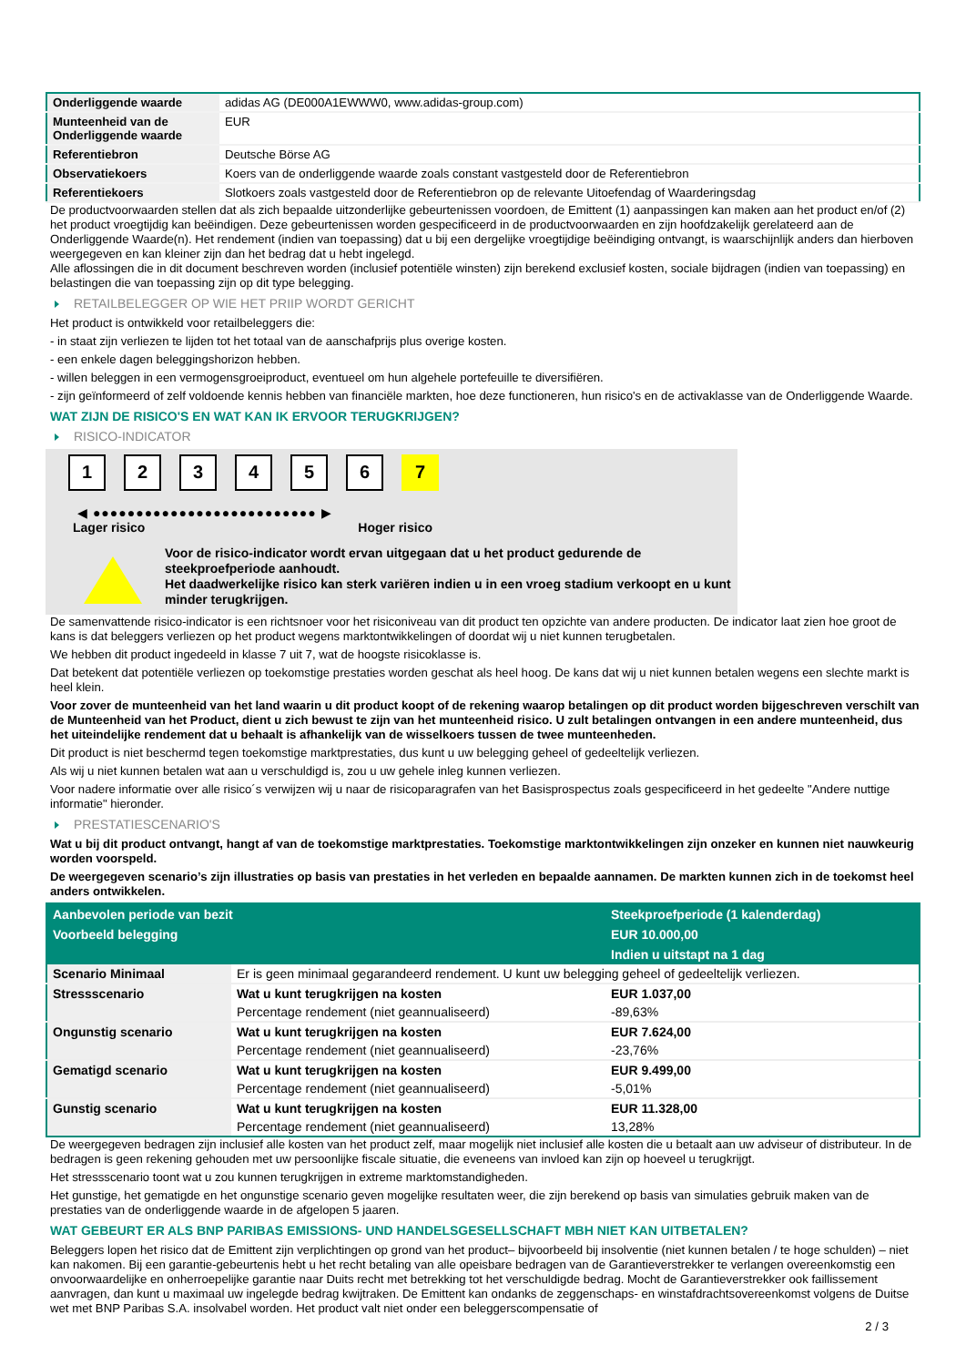| Onderliggende waarde | adidas AG (DE000A1EWWW0, www.adidas-group.com) |
| Munteenheid van de Onderliggende waarde | EUR |
| Referentiebron | Deutsche Börse AG |
| Observatiekoers | Koers van de onderliggende waarde zoals constant vastgesteld door de Referentiebron |
| Referentiekoers | Slotkoers zoals vastgesteld door de Referentiebron op de relevante Uitoefendag of Waarderingsdag |
De productvoorwaarden stellen dat als zich bepaalde uitzonderlijke gebeurtenissen voordoen, de Emittent (1) aanpassingen kan maken aan het product en/of (2) het product vroegtijdig kan beëindigen. Deze gebeurtenissen worden gespecificeerd in de productvoorwaarden en zijn hoofdzakelijk gerelateerd aan de Onderliggende Waarde(n). Het rendement (indien van toepassing) dat u bij een dergelijke vroegtijdige beëindiging ontvangt, is waarschijnlijk anders dan hierboven weergegeven en kan kleiner zijn dan het bedrag dat u hebt ingelegd.
Alle aflossingen die in dit document beschreven worden (inclusief potentiële winsten) zijn berekend exclusief kosten, sociale bijdragen (indien van toepassing) en belastingen die van toepassing zijn op dit type belegging.
RETAILBELEGGER OP WIE HET PRIIP WORDT GERICHT
Het product is ontwikkeld voor retailbeleggers die:
- in staat zijn verliezen te lijden tot het totaal van de aanschafprijs plus overige kosten.
- een enkele dagen beleggingshorizon hebben.
- willen beleggen in een vermogensgroeiproduct, eventueel om hun algehele portefeuille te diversifiëren.
- zijn geïnformeerd of zelf voldoende kennis hebben van financiële markten, hoe deze functioneren, hun risico's en de activaklasse van de Onderliggende Waarde.
WAT ZIJN DE RISICO'S EN WAT KAN IK ERVOOR TERUGKRIJGEN?
RISICO-INDICATOR
1 2 3 4 5 6 7
◀ ●●●●●●●●●●●●●●●●●●●●●●●●●● ▶
Lager risico Hoger risico
Voor de risico-indicator wordt ervan uitgegaan dat u het product gedurende de steekproefperiode aanhoudt.
Het daadwerkelijke risico kan sterk variëren indien u in een vroeg stadium verkoopt en u kunt minder terugkrijgen.
De samenvattende risico-indicator is een richtsnoer voor het risiconiveau van dit product ten opzichte van andere producten. De indicator laat zien hoe groot de kans is dat beleggers verliezen op het product wegens marktontwikkelingen of doordat wij u niet kunnen terugbetalen.
We hebben dit product ingedeeld in klasse 7 uit 7, wat de hoogste risicoklasse is.
Dat betekent dat potentiële verliezen op toekomstige prestaties worden geschat als heel hoog. De kans dat wij u niet kunnen betalen wegens een slechte markt is heel klein.
Voor zover de munteenheid van het land waarin u dit product koopt of de rekening waarop betalingen op dit product worden bijgeschreven verschilt van de Munteenheid van het Product, dient u zich bewust te zijn van het munteenheid risico. U zult betalingen ontvangen in een andere munteenheid, dus het uiteindelijke rendement dat u behaalt is afhankelijk van de wisselkoers tussen de twee munteenheden.
Dit product is niet beschermd tegen toekomstige marktprestaties, dus kunt u uw belegging geheel of gedeeltelijk verliezen.
Als wij u niet kunnen betalen wat aan u verschuldigd is, zou u uw gehele inleg kunnen verliezen.
Voor nadere informatie over alle risico´s verwijzen wij u naar de risicoparagrafen van het Basisprospectus zoals gespecificeerd in het gedeelte "Andere nuttige informatie" hieronder.
PRESTATIESCENARIO'S
Wat u bij dit product ontvangt, hangt af van de toekomstige marktprestaties. Toekomstige marktontwikkelingen zijn onzeker en kunnen niet nauwkeurig worden voorspeld.
De weergegeven scenario’s zijn illustraties op basis van prestaties in het verleden en bepaalde aannamen. De markten kunnen zich in de toekomst heel anders ontwikkelen.
| Aanbevolen periode van bezit | | Steekproefperiode (1 kalenderdag) |
| --- | --- | --- |
| Voorbeeld belegging | | EUR 10.000,00 |
| | | Indien u uitstapt na 1 dag |
| Scenario Minimaal | Er is geen minimaal gegarandeerd rendement. U kunt uw belegging geheel of gedeeltelijk verliezen. | |
| Stressscenario | Wat u kunt terugkrijgen na kosten | EUR 1.037,00 |
| | Percentage rendement (niet geannualiseerd) | -89,63% |
| Ongunstig scenario | Wat u kunt terugkrijgen na kosten | EUR 7.624,00 |
| | Percentage rendement (niet geannualiseerd) | -23,76% |
| Gematigd scenario | Wat u kunt terugkrijgen na kosten | EUR 9.499,00 |
| | Percentage rendement (niet geannualiseerd) | -5,01% |
| Gunstig scenario | Wat u kunt terugkrijgen na kosten | EUR 11.328,00 |
| | Percentage rendement (niet geannualiseerd) | 13,28% |
De weergegeven bedragen zijn inclusief alle kosten van het product zelf, maar mogelijk niet inclusief alle kosten die u betaalt aan uw adviseur of distributeur. In de bedragen is geen rekening gehouden met uw persoonlijke fiscale situatie, die eveneens van invloed kan zijn op hoeveel u terugkrijgt.
Het stressscenario toont wat u zou kunnen terugkrijgen in extreme marktomstandigheden.
Het gunstige, het gematigde en het ongunstige scenario geven mogelijke resultaten weer, die zijn berekend op basis van simulaties gebruik maken van de prestaties van de onderliggende waarde in de afgelopen 5 jaaren.
WAT GEBEURT ER ALS BNP PARIBAS EMISSIONS- UND HANDELSGESELLSCHAFT MBH NIET KAN UITBETALEN?
Beleggers lopen het risico dat de Emittent zijn verplichtingen op grond van het product– bijvoorbeeld bij insolventie (niet kunnen betalen / te hoge schulden) – niet kan nakomen. Bij een garantie-gebeurtenis hebt u het recht betaling van alle opeisbare bedragen van de Garantieverstrekker te verlangen overeenkomstig een onvoorwaardelijke en onherroepelijke garantie naar Duits recht met betrekking tot het verschuldigde bedrag. Mocht de Garantieverstrekker ook faillissement aanvragen, dan kunt u maximaal uw ingelegde bedrag kwijtraken. De Emittent kan ondanks de zeggenschaps- en winstafdrachtsovereenkomst volgens de Duitse wet met BNP Paribas S.A. insolvabel worden. Het product valt niet onder een beleggerscompensatie of
2 / 3